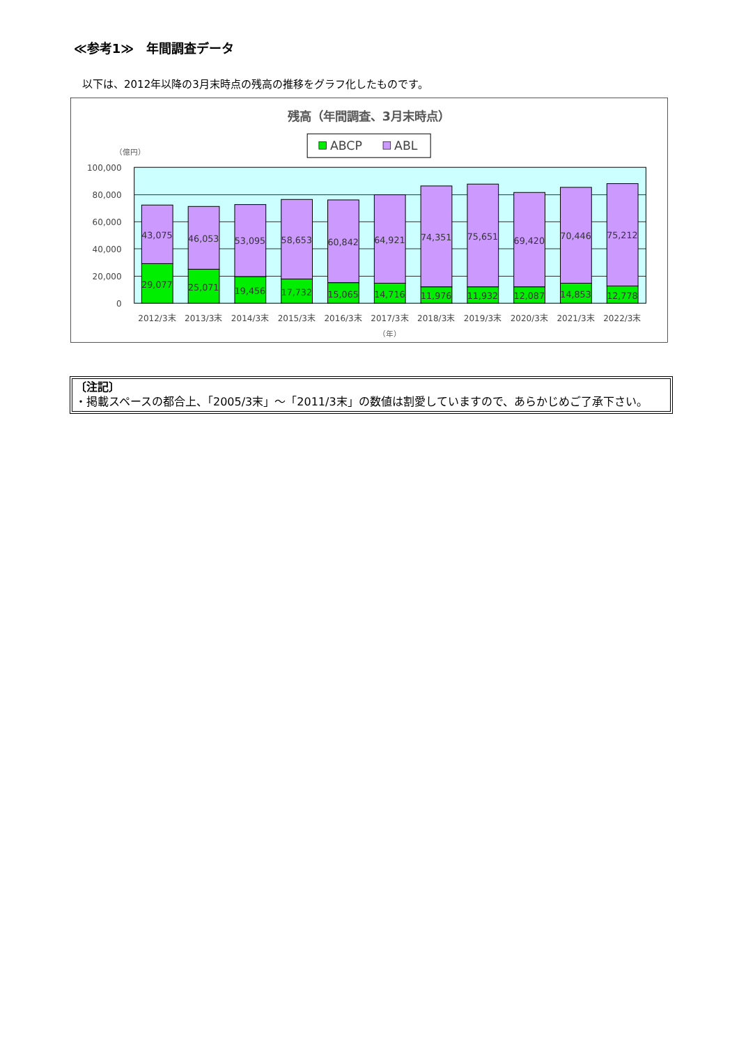≪参考1≫　年間調査データ
以下は、2012年以降の3月末時点の残高の推移をグラフ化したものです。
残高（年間調査、3月末時点）
ABCP
ABL
（億円）
100,000
80,000
60,000
40,000
20,000
0
43,075
29,077
46,053
25,071
53,095
19,456
58,653
17,732
60,842
15,065
64,921
14,716
74,351
11,976
75,651
11,932
69,420
12,087
70,446
14,853
75,212
12,778
2012/3末
2013/3末
2014/3末
2015/3末
2016/3末
2017/3末
2018/3末
2019/3末
2020/3末
2021/3末
2022/3末
（年）
〔注記〕
・掲載スペースの都合上、「2005/3末」～「2011/3末」の数値は割愛していますので、あらかじめご了承下さい。